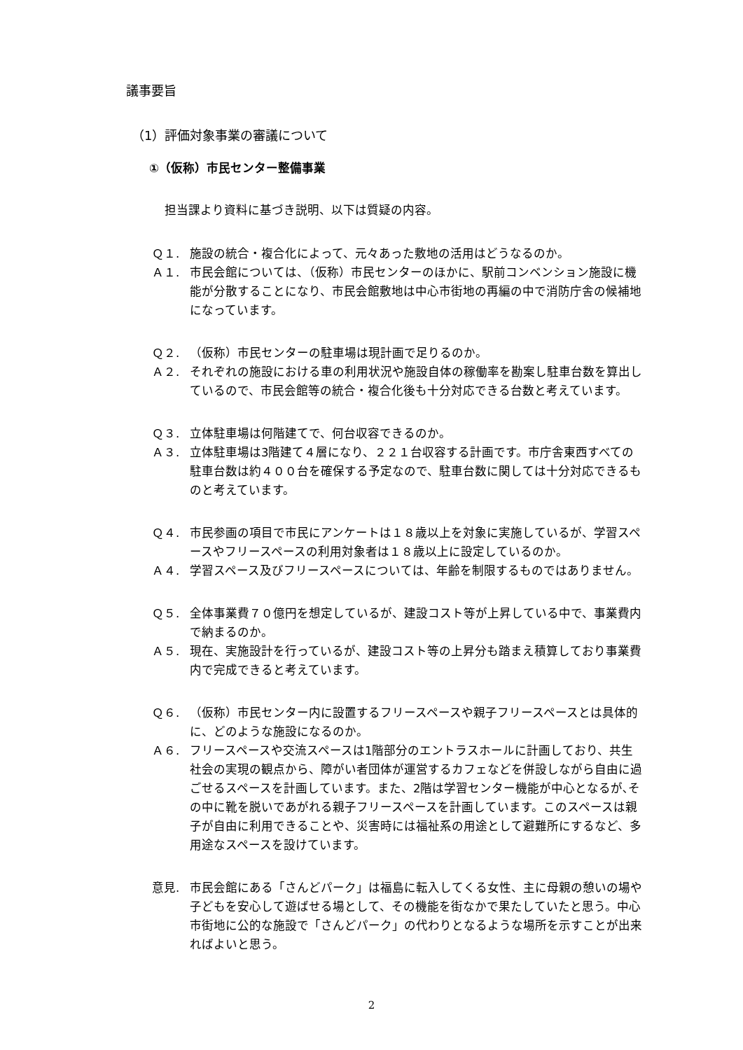議事要旨
（1）評価対象事業の審議について
①（仮称）市民センター整備事業
担当課より資料に基づき説明、以下は質疑の内容。
Ｑ１. 施設の統合・複合化によって、元々あった敷地の活用はどうなるのか。
Ａ１. 市民会館については、（仮称）市民センターのほかに、駅前コンベンション施設に機能が分散することになり、市民会館敷地は中心市街地の再編の中で消防庁舎の候補地になっています。
Ｑ２. （仮称）市民センターの駐車場は現計画で足りるのか。
Ａ２. それぞれの施設における車の利用状況や施設自体の稼働率を勘案し駐車台数を算出しているので、市民会館等の統合・複合化後も十分対応できる台数と考えています。
Ｑ３. 立体駐車場は何階建てで、何台収容できるのか。
Ａ３. 立体駐車場は3階建て４層になり、２２１台収容する計画です。市庁舎東西すべての駐車台数は約４００台を確保する予定なので、駐車台数に関しては十分対応できるものと考えています。
Ｑ４. 市民参画の項目で市民にアンケートは１８歳以上を対象に実施しているが、学習スペースやフリースペースの利用対象者は１８歳以上に設定しているのか。
Ａ４. 学習スペース及びフリースペースについては、年齢を制限するものではありません。
Ｑ５. 全体事業費７０億円を想定しているが、建設コスト等が上昇している中で、事業費内で納まるのか。
Ａ５. 現在、実施設計を行っているが、建設コスト等の上昇分も踏まえ積算しており事業費内で完成できると考えています。
Ｑ６. （仮称）市民センター内に設置するフリースペースや親子フリースペースとは具体的に、どのような施設になるのか。
Ａ６. フリースペースや交流スペースは1階部分のエントラスホールに計画しており、共生社会の実現の観点から、障がい者団体が運営するカフェなどを併設しながら自由に過ごせるスペースを計画しています。また、2階は学習センター機能が中心となるが､その中に靴を脱いであがれる親子フリースペースを計画しています。このスペースは親子が自由に利用できることや、災害時には福祉系の用途として避難所にするなど、多用途なスペースを設けています。
意見. 市民会館にある「さんどパーク」は福島に転入してくる女性、主に母親の憩いの場や子どもを安心して遊ばせる場として、その機能を街なかで果たしていたと思う。中心市街地に公的な施設で「さんどパーク」の代わりとなるような場所を示すことが出来ればよいと思う。
2